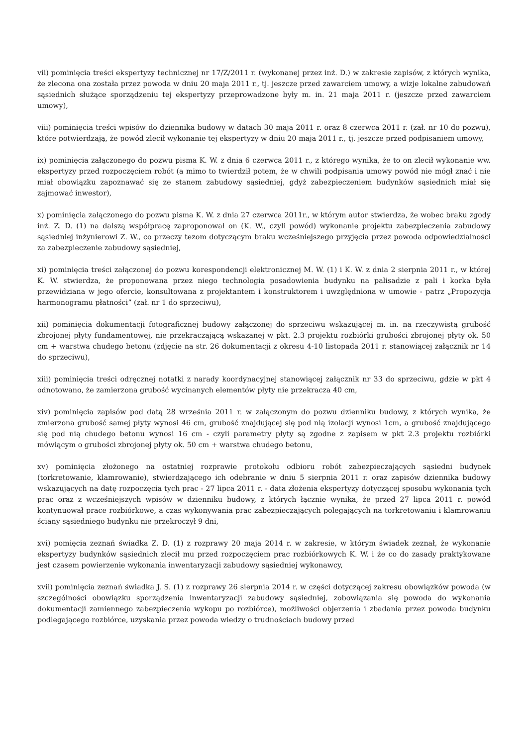vii) pominięcia treści ekspertyzy technicznej nr 17/Z/2011 r. (wykonanej przez inż. D.) w zakresie zapisów, z których wynika, że zlecona ona została przez powoda w dniu 20 maja 2011 r., tj. jeszcze przed zawarciem umowy, a wizje lokalne zabudowań sąsiednich służące sporządzeniu tej ekspertyzy przeprowadzone były m. in. 21 maja 2011 r. (jeszcze przed zawarciem umowy),
viii) pominięcia treści wpisów do dziennika budowy w datach 30 maja 2011 r. oraz 8 czerwca 2011 r. (zał. nr 10 do pozwu), które potwierdzają, że powód zlecił wykonanie tej ekspertyzy w dniu 20 maja 2011 r., tj. jeszcze przed podpisaniem umowy,
ix) pominięcia załączonego do pozwu pisma K. W. z dnia 6 czerwca 2011 r., z którego wynika, że to on zlecił wykonanie ww. ekspertyzy przed rozpoczęciem robót (a mimo to twierdził potem, że w chwili podpisania umowy powód nie mógł znać i nie miał obowiązku zapoznawać się ze stanem zabudowy sąsiedniej, gdyż zabezpieczeniem budynków sąsiednich miał się zajmować inwestor),
x) pominięcia załączonego do pozwu pisma K. W. z dnia 27 czerwca 2011r., w którym autor stwierdza, że wobec braku zgody inż. Z. D. (1) na dalszą współpracę zaproponował on (K. W., czyli powód) wykonanie projektu zabezpieczenia zabudowy sąsiedniej inżynierowi Z. W., co przeczy tezom dotyczącym braku wcześniejszego przyjęcia przez powoda odpowiedzialności za zabezpieczenie zabudowy sąsiedniej,
xi) pominięcia treści załączonej do pozwu korespondencji elektronicznej M. W. (1) i K. W. z dnia 2 sierpnia 2011 r., w której K. W. stwierdza, że proponowana przez niego technologia posadowienia budynku na palisadzie z pali i korka była przewidziana w jego ofercie, konsultowana z projektantem i konstruktorem i uwzględniona w umowie - patrz „Propozycja harmonogramu płatności” (zał. nr 1 do sprzeciwu),
xii) pominięcia dokumentacji fotograficznej budowy załączonej do sprzeciwu wskazującej m. in. na rzeczywistą grubość zbrojonej płyty fundamentowej, nie przekraczającą wskazanej w pkt. 2.3 projektu rozbiórki grubości zbrojonej płyty ok. 50 cm + warstwa chudego betonu (zdjęcie na str. 26 dokumentacji z okresu 4-10 listopada 2011 r. stanowiącej załącznik nr 14 do sprzeciwu),
xiii) pominięcia treści odręcznej notatki z narady koordynacyjnej stanowiącej załącznik nr 33 do sprzeciwu, gdzie w pkt 4 odnotowano, że zamierzona grubość wycinanych elementów płyty nie przekracza 40 cm,
xiv) pominięcia zapisów pod datą 28 września 2011 r. w załączonym do pozwu dzienniku budowy, z których wynika, że zmierzona grubość samej płyty wynosi 46 cm, grubość znajdującej się pod nią izolacji wynosi 1cm, a grubość znajdującego się pod nią chudego betonu wynosi 16 cm - czyli parametry płyty są zgodne z zapisem w pkt 2.3 projektu rozbiórki mówiącym o grubości zbrojonej płyty ok. 50 cm + warstwa chudego betonu,
xv) pominięcia złożonego na ostatniej rozprawie protokołu odbioru robót zabezpieczających sąsiedni budynek (torkretowanie, klamrowanie), stwierdzającego ich odebranie w dniu 5 sierpnia 2011 r. oraz zapisów dziennika budowy wskazujących na datę rozpoczęcia tych prac - 27 lipca 2011 r. - data złożenia ekspertyzy dotyczącej sposobu wykonania tych prac oraz z wcześniejszych wpisów w dzienniku budowy, z których łącznie wynika, że przed 27 lipca 2011 r. powód kontynuował prace rozbiórkowe, a czas wykonywania prac zabezpieczających polegających na torkretowaniu i klamrowaniu ściany sąsiedniego budynku nie przekroczył 9 dni,
xvi) pomięcia zeznań świadka Z. D. (1) z rozprawy 20 maja 2014 r. w zakresie, w którym świadek zeznał, że wykonanie ekspertyzy budynków sąsiednich zlecił mu przed rozpoczęciem prac rozbiórkowych K. W. i że co do zasady praktykowane jest czasem powierzenie wykonania inwentaryzacji zabudowy sąsiedniej wykonawcy,
xvii) pominięcia zeznań świadka J. S. (1) z rozprawy 26 sierpnia 2014 r. w części dotyczącej zakresu obowiązków powoda (w szczególności obowiązku sporządzenia inwentaryzacji zabudowy sąsiedniej, zobowiązania się powoda do wykonania dokumentacji zamiennego zabezpieczenia wykopu po rozbiórce), możliwości objerzenia i zbadania przez powoda budynku podlegającego rozbiórce, uzyskania przez powoda wiedzy o trudnościach budowy przed